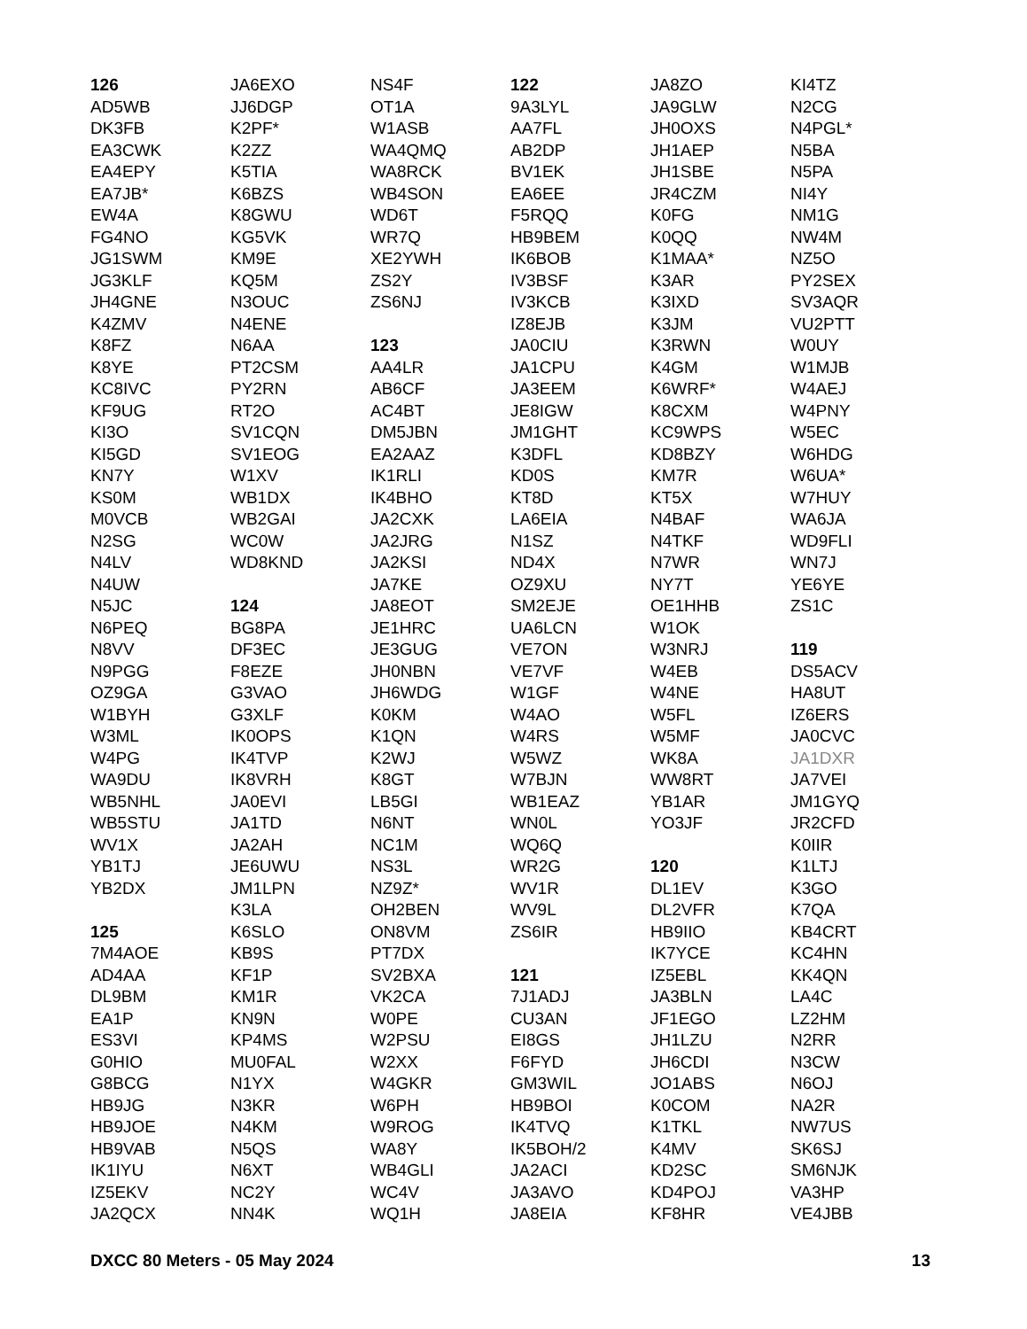126
AD5WB
DK3FB
EA3CWK
EA4EPY
EA7JB*
EW4A
FG4NO
JG1SWM
JG3KLF
JH4GNE
K4ZMV
K8FZ
K8YE
KC8IVC
KF9UG
KI3O
KI5GD
KN7Y
KS0M
M0VCB
N2SG
N4LV
N4UW
N5JC
N6PEQ
N8VV
N9PGG
OZ9GA
W1BYH
W3ML
W4PG
WA9DU
WB5NHL
WB5STU
WV1X
YB1TJ
YB2DX
125
7M4AOE
AD4AA
DL9BM
EA1P
ES3VI
G0HIO
G8BCG
HB9JG
HB9JOE
HB9VAB
IK1IYU
IZ5EKV
JA2QCX
JA6EXO
JJ6DGP
K2PF*
K2ZZ
K5TIA
K6BZS
K8GWU
KG5VK
KM9E
KQ5M
N3OUC
N4ENE
N6AA
PT2CSM
PY2RN
RT2O
SV1CQN
SV1EOG
W1XV
WB1DX
WB2GAI
WC0W
WD8KND
124
BG8PA
DF3EC
F8EZE
G3VAO
G3XLF
IK0OPS
IK4TVP
IK8VRH
JA0EVI
JA1TD
JA2AH
JE6UWU
JM1LPN
K3LA
K6SLO
KB9S
KF1P
KM1R
KN9N
KP4MS
MU0FAL
N1YX
N3KR
N4KM
N5QS
N6XT
NC2Y
NN4K
NS4F
OT1A
W1ASB
WA4QMQ
WA8RCK
WB4SON
WD6T
WR7Q
XE2YWH
ZS2Y
ZS6NJ
123
AA4LR
AB6CF
AC4BT
DM5JBN
EA2AAZ
IK1RLI
IK4BHO
JA2CXK
JA2JRG
JA2KSI
JA7KE
JA8EOT
JE1HRC
JE3GUG
JH0NBN
JH6WDG
K0KM
K1QN
K2WJ
K8GT
LB5GI
N6NT
NC1M
NS3L
NZ9Z*
OH2BEN
ON8VM
PT7DX
SV2BXA
VK2CA
W0PE
W2PSU
W2XX
W4GKR
W6PH
W9ROG
WA8Y
WB4GLI
WC4V
WQ1H
122
9A3LYL
AA7FL
AB2DP
BV1EK
EA6EE
F5RQQ
HB9BEM
IK6BOB
IV3BSF
IV3KCB
IZ8EJB
JA0CIU
JA1CPU
JA3EEM
JE8IGW
JM1GHT
K3DFL
KD0S
KT8D
LA6EIA
N1SZ
ND4X
OZ9XU
SM2EJE
UA6LCN
VE7ON
VE7VF
W1GF
W4AO
W4RS
W5WZ
W7BJN
WB1EAZ
WN0L
WQ6Q
WR2G
WV1R
WV9L
ZS6IR
121
7J1ADJ
CU3AN
EI8GS
F6FYD
GM3WIL
HB9BOI
IK4TVQ
IK5BOH/2
JA2ACI
JA3AVO
JA8EIA
JA8ZO
JA9GLW
JH0OXS
JH1AEP
JH1SBE
JR4CZM
K0FG
K0QQ
K1MAA*
K3AR
K3IXD
K3JM
K3RWN
K4GM
K6WRF*
K8CXM
KC9WPS
KD8BZY
KM7R
KT5X
N4BAF
N4TKF
N7WR
NY7T
OE1HHB
W1OK
W3NRJ
W4EB
W4NE
W5FL
W5MF
WK8A
WW8RT
YB1AR
YO3JF
120
DL1EV
DL2VFR
HB9IIO
IK7YCE
IZ5EBL
JA3BLN
JF1EGO
JH1LZU
JH6CDI
JO1ABS
K0COM
K1TKL
K4MV
KD2SC
KD4POJ
KF8HR
KI4TZ
N2CG
N4PGL*
N5BA
N5PA
NI4Y
NM1G
NW4M
NZ5O
PY2SEX
SV3AQR
VU2PTT
W0UY
W1MJB
W4AEJ
W4PNY
W5EC
W6HDG
W6UA*
W7HUY
WA6JA
WD9FLI
WN7J
YE6YE
ZS1C
119
DS5ACV
HA8UT
IZ6ERS
JA0CVC
JA1DXR
JA7VEI
JM1GYQ
JR2CFD
K0IIR
K1LTJ
K3GO
K7QA
KB4CRT
KC4HN
KK4QN
LA4C
LZ2HM
N2RR
N3CW
N6OJ
NA2R
NW7US
SK6SJ
SM6NJK
VA3HP
VE4JBB
DXCC 80 Meters - 05 May 2024 13